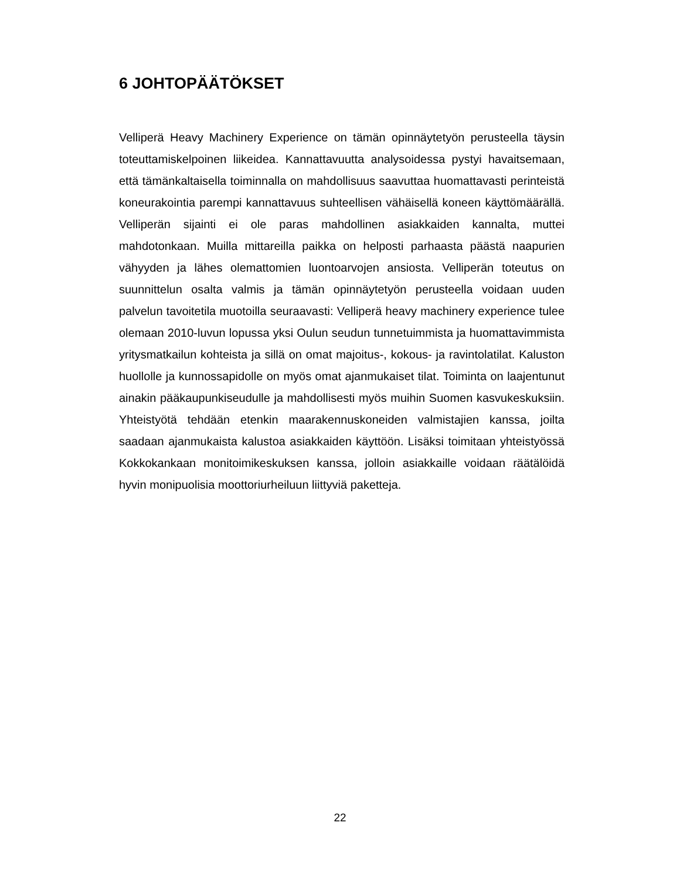6 JOHTOPÄÄTÖKSET
Velliperä Heavy Machinery Experience on tämän opinnäytetyön perusteella täysin toteuttamiskelpoinen liikeidea. Kannattavuutta analysoidessa pystyi havaitsemaan, että tämänkaltaisella toiminnalla on mahdollisuus saavuttaa huomattavasti perinteistä koneurakointia parempi kannattavuus suhteellisen vähäisellä koneen käyttömäärällä. Velliperän sijainti ei ole paras mahdollinen asiakkaiden kannalta, muttei mahdotonkaan. Muilla mittareilla paikka on helposti parhaasta päästä naapurien vähyyden ja lähes olemattomien luontoarvojen ansiosta. Velliperän toteutus on suunnittelun osalta valmis ja tämän opinnäytetyön perusteella voidaan uuden palvelun tavoitetila muotoilla seuraavasti: Velliperä heavy machinery experience tulee olemaan 2010-luvun lopussa yksi Oulun seudun tunnetuimmista ja huomattavimmista yritysmatkailun kohteista ja sillä on omat majoitus-, kokous- ja ravintolatilat. Kaluston huollolle ja kunnossapidolle on myös omat ajanmukaiset tilat. Toiminta on laajentunut ainakin pääkaupunkiseudulle ja mahdollisesti myös muihin Suomen kasvukeskuksiin. Yhteistyötä tehdään etenkin maarakennuskoneiden valmistajien kanssa, joilta saadaan ajanmukaista kalustoa asiakkaiden käyttöön. Lisäksi toimitaan yhteistyössä Kokkokankaan monitoimikeskuksen kanssa, jolloin asiakkaille voidaan räätälöidä hyvin monipuolisia moottoriurheiluun liittyviä paketteja.
22